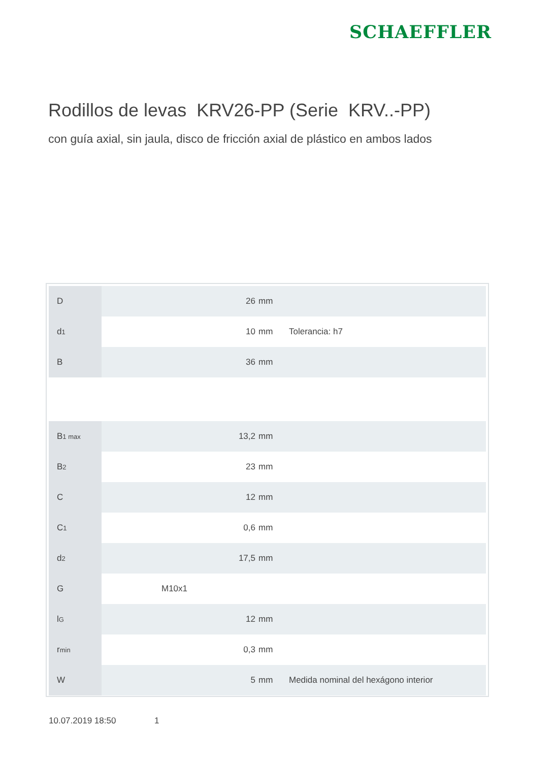SCHAEFFLER
Rodillos de levas KRV26-PP (Serie KRV..-PP)
con guía axial, sin jaula, disco de fricción axial de plástico en ambos lados
| D | 26 | mm | |
| d<sub>1</sub> | 10 | mm | Tolerancia: h7 |
| B | 36 | mm | |
| B<sub>1 max</sub> | 13,2 | mm | |
| B<sub>2</sub> | 23 | mm | |
| C | 12 | mm | |
| C<sub>1</sub> | 0,6 | mm | |
| d<sub>2</sub> | 17,5 | mm | |
| G | M10x1 | | |
| l<sub>G</sub> | 12 | mm | |
| r<sub>min</sub> | 0,3 | mm | |
| W | 5 | mm | Medida nominal del hexágono interior |
10.07.2019 18:50 1